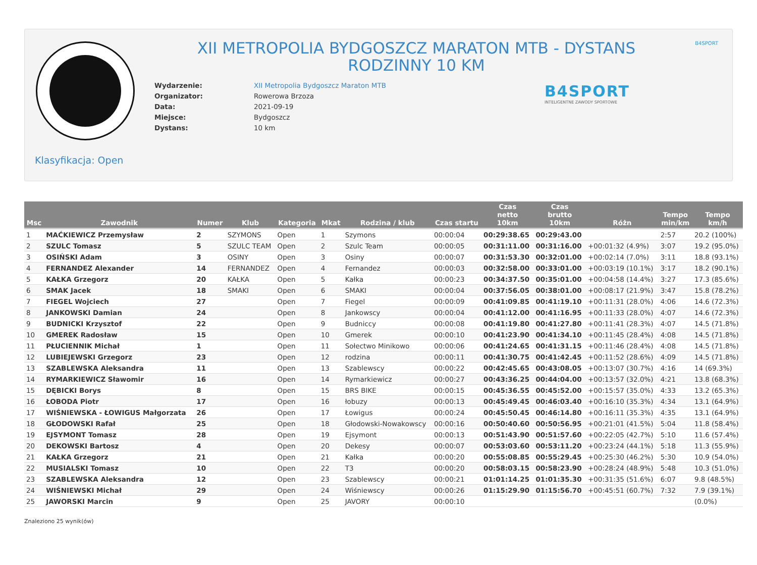XII METROPOLIA BYDGOSZCZ MARATON MTB - DYSTANS RODZINNY 10 KM
B4SPORT
| Wydarzenie: | XII Metropolia Bydgoszcz Maraton MTB |
| Organizator: | Rowerowa Brzoza |
| Data: | 2021-09-19 |
| Miejsce: | Bydgoszcz |
| Dystans: | 10 km |
B4SPORT
INTELIGENTNE ZAWODY SPORTOWE
Klasyfikacja: Open
| Msc | Zawodnik | Numer | Klub | Kategoria | Mkat | Rodzina / klub | Czas startu | Czas netto 10km | Czas brutto 10km | Różn | Tempo min/km | Tempo km/h |
| --- | --- | --- | --- | --- | --- | --- | --- | --- | --- | --- | --- | --- |
| 1 | MAĆKIEWICZ Przemysław | 2 | SZYMONS | Open | 1 | Szymons | 00:00:04 | 00:29:38.65 | 00:29:43.00 | | 2:57 | 20.2 (100%) |
| 2 | SZULC Tomasz | 5 | SZULC TEAM | Open | 2 | Szulc Team | 00:00:05 | 00:31:11.00 | 00:31:16.00 | +00:01:32 (4.9%) | 3:07 | 19.2 (95.0%) |
| 3 | OSIŃSKI Adam | 3 | OSINY | Open | 3 | Osiny | 00:00:07 | 00:31:53.30 | 00:32:01.00 | +00:02:14 (7.0%) | 3:11 | 18.8 (93.1%) |
| 4 | FERNANDEZ Alexander | 14 | FERNANDEZ | Open | 4 | Fernandez | 00:00:03 | 00:32:58.00 | 00:33:01.00 | +00:03:19 (10.1%) | 3:17 | 18.2 (90.1%) |
| 5 | KAŁKA Grzegorz | 20 | KAŁKA | Open | 5 | Kałka | 00:00:23 | 00:34:37.50 | 00:35:01.00 | +00:04:58 (14.4%) | 3:27 | 17.3 (85.6%) |
| 6 | SMAK Jacek | 18 | SMAKI | Open | 6 | SMAKI | 00:00:04 | 00:37:56.05 | 00:38:01.00 | +00:08:17 (21.9%) | 3:47 | 15.8 (78.2%) |
| 7 | FIEGEL Wojciech | 27 | | Open | 7 | Fiegel | 00:00:09 | 00:41:09.85 | 00:41:19.10 | +00:11:31 (28.0%) | 4:06 | 14.6 (72.3%) |
| 8 | JANKOWSKI Damian | 24 | | Open | 8 | Jankowscy | 00:00:04 | 00:41:12.00 | 00:41:16.95 | +00:11:33 (28.0%) | 4:07 | 14.6 (72.3%) |
| 9 | BUDNICKI Krzysztof | 22 | | Open | 9 | Budniccy | 00:00:08 | 00:41:19.80 | 00:41:27.80 | +00:11:41 (28.3%) | 4:07 | 14.5 (71.8%) |
| 10 | GMEREK Radosław | 15 | | Open | 10 | Gmerek | 00:00:10 | 00:41:23.90 | 00:41:34.10 | +00:11:45 (28.4%) | 4:08 | 14.5 (71.8%) |
| 11 | PŁUCIENNIK Michał | 1 | | Open | 11 | Sołectwo Minikowo | 00:00:06 | 00:41:24.65 | 00:41:31.15 | +00:11:46 (28.4%) | 4:08 | 14.5 (71.8%) |
| 12 | LUBIEJEWSKI Grzegorz | 23 | | Open | 12 | rodzina | 00:00:11 | 00:41:30.75 | 00:41:42.45 | +00:11:52 (28.6%) | 4:09 | 14.5 (71.8%) |
| 13 | SZABLEWSKA Aleksandra | 11 | | Open | 13 | Szablewscy | 00:00:22 | 00:42:45.65 | 00:43:08.05 | +00:13:07 (30.7%) | 4:16 | 14 (69.3%) |
| 14 | RYMARKIEWICZ Sławomir | 16 | | Open | 14 | Rymarkiewicz | 00:00:27 | 00:43:36.25 | 00:44:04.00 | +00:13:57 (32.0%) | 4:21 | 13.8 (68.3%) |
| 15 | DĘBICKI Borys | 8 | | Open | 15 | BRS BIKE | 00:00:15 | 00:45:36.55 | 00:45:52.00 | +00:15:57 (35.0%) | 4:33 | 13.2 (65.3%) |
| 16 | ŁOBODA Piotr | 17 | | Open | 16 | łobuzy | 00:00:13 | 00:45:49.45 | 00:46:03.40 | +00:16:10 (35.3%) | 4:34 | 13.1 (64.9%) |
| 17 | WIŚNIEWSKA - ŁOWIGUS Małgorzata | 26 | | Open | 17 | Łowigus | 00:00:24 | 00:45:50.45 | 00:46:14.80 | +00:16:11 (35.3%) | 4:35 | 13.1 (64.9%) |
| 18 | GŁODOWSKI Rafał | 25 | | Open | 18 | Głodowski-Nowakowscy | 00:00:16 | 00:50:40.60 | 00:50:56.95 | +00:21:01 (41.5%) | 5:04 | 11.8 (58.4%) |
| 19 | EJSYMONT Tomasz | 28 | | Open | 19 | Ejsymont | 00:00:13 | 00:51:43.90 | 00:51:57.60 | +00:22:05 (42.7%) | 5:10 | 11.6 (57.4%) |
| 20 | DEKOWSKI Bartosz | 4 | | Open | 20 | Dekesy | 00:00:07 | 00:53:03.60 | 00:53:11.20 | +00:23:24 (44.1%) | 5:18 | 11.3 (55.9%) |
| 21 | KAŁKA Grzegorz | 21 | | Open | 21 | Kałka | 00:00:20 | 00:55:08.85 | 00:55:29.45 | +00:25:30 (46.2%) | 5:30 | 10.9 (54.0%) |
| 22 | MUSIALSKI Tomasz | 10 | | Open | 22 | T3 | 00:00:20 | 00:58:03.15 | 00:58:23.90 | +00:28:24 (48.9%) | 5:48 | 10.3 (51.0%) |
| 23 | SZABLEWSKA Aleksandra | 12 | | Open | 23 | Szablewscy | 00:00:21 | 01:01:14.25 | 01:01:35.30 | +00:31:35 (51.6%) | 6:07 | 9.8 (48.5%) |
| 24 | WIŚNIEWSKI Michał | 29 | | Open | 24 | Wiśniewscy | 00:00:26 | 01:15:29.90 | 01:15:56.70 | +00:45:51 (60.7%) | 7:32 | 7.9 (39.1%) |
| 25 | JAWORSKI Marcin | 9 | | Open | 25 | JAVORY | 00:00:10 | | | | | (0.0%) |
Znaleziono 25 wynik(ów)